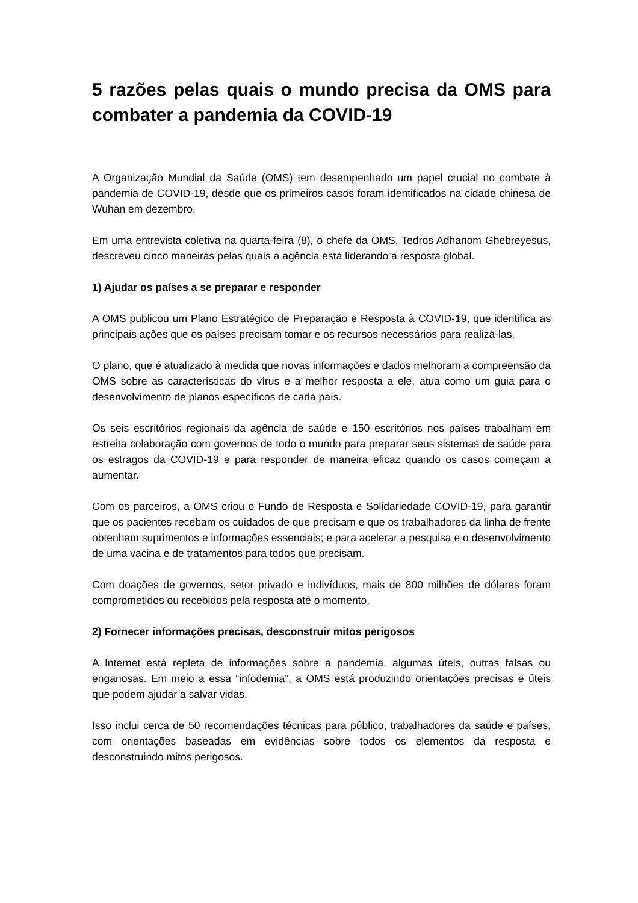5 razões pelas quais o mundo precisa da OMS para combater a pandemia da COVID-19
A Organização Mundial da Saúde (OMS) tem desempenhado um papel crucial no combate à pandemia de COVID-19, desde que os primeiros casos foram identificados na cidade chinesa de Wuhan em dezembro.
Em uma entrevista coletiva na quarta-feira (8), o chefe da OMS, Tedros Adhanom Ghebreyesus, descreveu cinco maneiras pelas quais a agência está liderando a resposta global.
1) Ajudar os países a se preparar e responder
A OMS publicou um Plano Estratégico de Preparação e Resposta à COVID-19, que identifica as principais ações que os países precisam tomar e os recursos necessários para realizá-las.
O plano, que é atualizado à medida que novas informações e dados melhoram a compreensão da OMS sobre as características do vírus e a melhor resposta a ele, atua como um guia para o desenvolvimento de planos específicos de cada país.
Os seis escritórios regionais da agência de saúde e 150 escritórios nos países trabalham em estreita colaboração com governos de todo o mundo para preparar seus sistemas de saúde para os estragos da COVID-19 e para responder de maneira eficaz quando os casos começam a aumentar.
Com os parceiros, a OMS criou o Fundo de Resposta e Solidariedade COVID-19, para garantir que os pacientes recebam os cuidados de que precisam e que os trabalhadores da linha de frente obtenham suprimentos e informações essenciais; e para acelerar a pesquisa e o desenvolvimento de uma vacina e de tratamentos para todos que precisam.
Com doações de governos, setor privado e indivíduos, mais de 800 milhões de dólares foram comprometidos ou recebidos pela resposta até o momento.
2) Fornecer informações precisas, desconstruir mitos perigosos
A Internet está repleta de informações sobre a pandemia, algumas úteis, outras falsas ou enganosas. Em meio a essa “infodemia”, a OMS está produzindo orientações precisas e úteis que podem ajudar a salvar vidas.
Isso inclui cerca de 50 recomendações técnicas para público, trabalhadores da saúde e países, com orientações baseadas em evidências sobre todos os elementos da resposta e desconstruindo mitos perigosos.